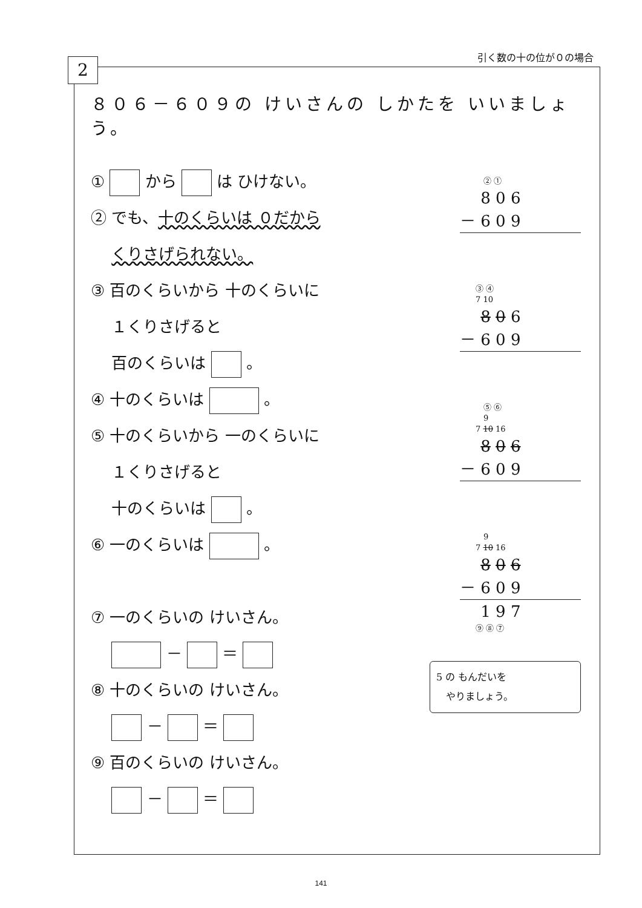引く数の十の位が０の場合
2
８０６－６０９の けいさんの しかたを いいましょう。
① から は ひけない。
② でも、十のくらいは ０だから
　 くりさげられない。
③ 百のくらいから 十のくらいに
　 １くりさげると
　 百のくらいは 。
④ 十のくらいは 。
⑤ 十のくらいから 一のくらいに
　 １くりさげると
　 十のくらいは 。
⑥ 一のくらいは 。
⑦ 一のくらいの けいさん。
　 － ＝
⑧ 十のくらいの けいさん。
　 － ＝
⑨ 百のくらいの けいさん。
　 － ＝
　　　② ①
　 8 0 6
－ 6 0 9
　　③ ④
　　7 10　
8 0 6
－ 6 0 9
　　　⑤ ⑥
　　　9
　　7 10 16　
8 0 6
－ 6 0 9
　　　9
　　7 10 16　
8 0 6
－ 6 0 9
　 1 9 7
　　⑨ ⑧ ⑦
5 の もんだいを
　やりましょう。
141